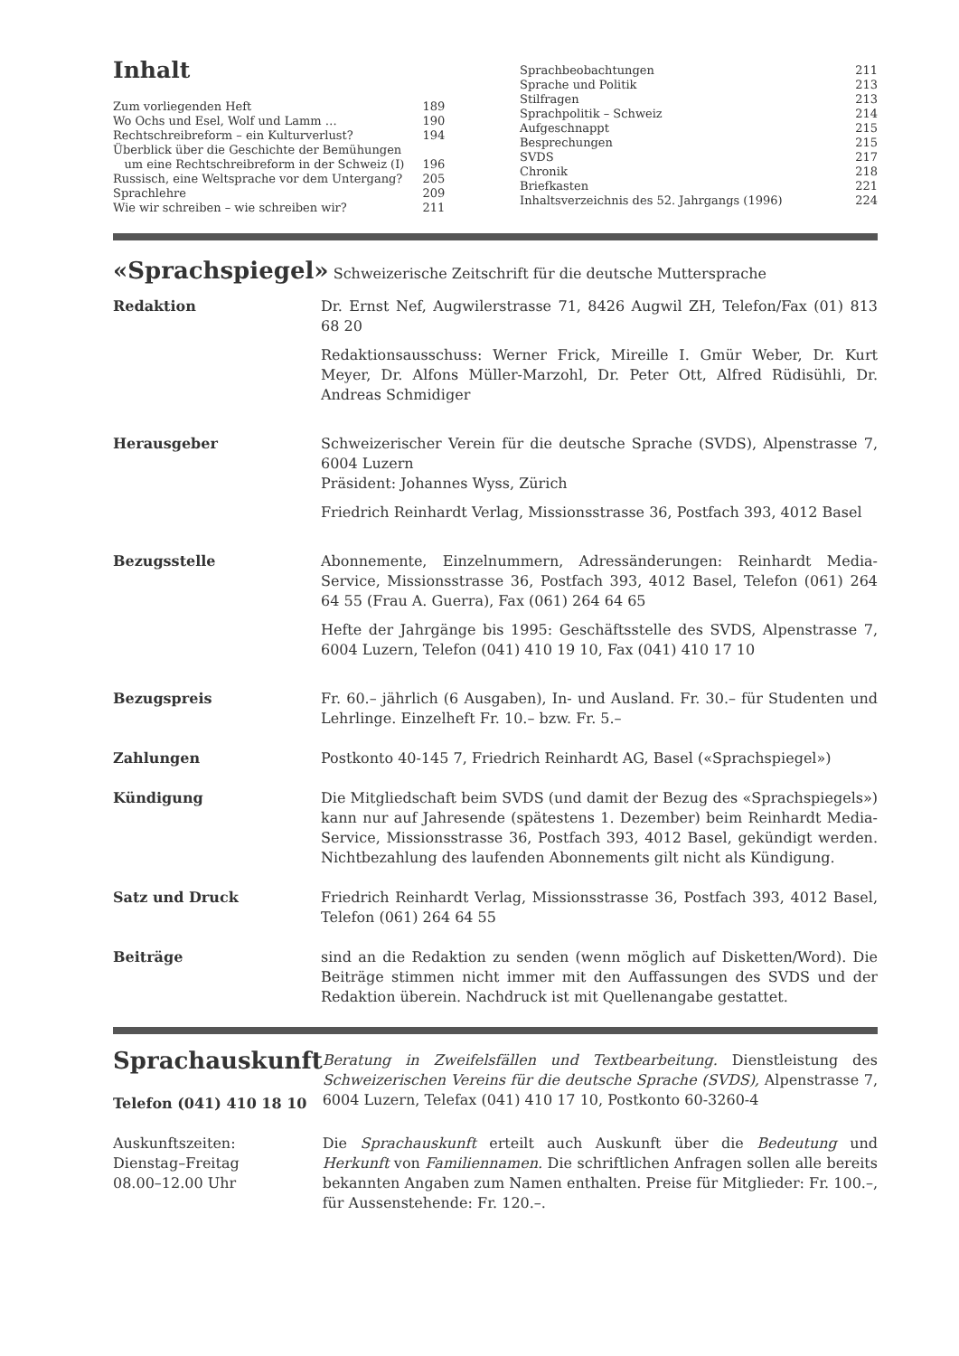Inhalt
| Zum vorliegenden Heft | 189 |
| Wo Ochs und Esel, Wolf und Lamm … | 190 |
| Rechtschreibreform – ein Kulturverlust? | 194 |
| Überblick über die Geschichte der Bemühungen um eine Rechtschreibreform in der Schweiz (I) | 196 |
| Russisch, eine Weltsprache vor dem Untergang? | 205 |
| Sprachlehre | 209 |
| Wie wir schreiben – wie schreiben wir? | 211 |
| Sprachbeobachtungen | 211 |
| Sprache und Politik | 213 |
| Stilfragen | 213 |
| Sprachpolitik – Schweiz | 214 |
| Aufgeschnappt | 215 |
| Besprechungen | 215 |
| SVDS | 217 |
| Chronik | 218 |
| Briefkasten | 221 |
| Inhaltsverzeichnis des 52. Jahrgangs (1996) | 224 |
«Sprachspiegel» Schweizerische Zeitschrift für die deutsche Muttersprache
| Redaktion | Dr. Ernst Nef, Augwilerstrasse 71, 8426 Augwil ZH, Telefon/Fax (01) 813 68 20 Redaktionsausschuss: Werner Frick, Mireille I. Gmür Weber, Dr. Kurt Meyer, Dr. Alfons Müller-Marzohl, Dr. Peter Ott, Alfred Rüdisühli, Dr. Andreas Schmidiger |
| Herausgeber | Schweizerischer Verein für die deutsche Sprache (SVDS), Alpenstrasse 7, 6004 Luzern Präsident: Johannes Wyss, Zürich Friedrich Reinhardt Verlag, Missionsstrasse 36, Postfach 393, 4012 Basel |
| Bezugsstelle | Abonnemente, Einzelnummern, Adressänderungen: Reinhardt Media-Service, Missionsstrasse 36, Postfach 393, 4012 Basel, Telefon (061) 264 64 55 (Frau A. Guerra), Fax (061) 264 64 65 Hefte der Jahrgänge bis 1995: Geschäftsstelle des SVDS, Alpenstrasse 7, 6004 Luzern, Telefon (041) 410 19 10, Fax (041) 410 17 10 |
| Bezugspreis | Fr. 60.– jährlich (6 Ausgaben), In- und Ausland. Fr. 30.– für Studenten und Lehrlinge. Einzelheft Fr. 10.– bzw. Fr. 5.– |
| Zahlungen | Postkonto 40-145 7, Friedrich Reinhardt AG, Basel («Sprachspiegel») |
| Kündigung | Die Mitgliedschaft beim SVDS (und damit der Bezug des «Sprachspiegels») kann nur auf Jahresende (spätestens 1. Dezember) beim Reinhardt Media-Service, Missionsstrasse 36, Postfach 393, 4012 Basel, gekündigt werden. Nichtbezahlung des laufenden Abonnements gilt nicht als Kündigung. |
| Satz und Druck | Friedrich Reinhardt Verlag, Missionsstrasse 36, Postfach 393, 4012 Basel, Telefon (061) 264 64 55 |
| Beiträge | sind an die Redaktion zu senden (wenn möglich auf Disketten/Word). Die Beiträge stimmen nicht immer mit den Auffassungen des SVDS und der Redaktion überein. Nachdruck ist mit Quellenangabe gestattet. |
| Sprachauskunft Telefon (041) 410 18 10 | Beratung in Zweifelsfällen und Textbearbeitung. Dienstleistung des Schweizerischen Vereins für die deutsche Sprache (SVDS), Alpenstrasse 7, 6004 Luzern, Telefax (041) 410 17 10, Postkonto 60-3260-4 |
| Auskunftszeiten: Dienstag–Freitag 08.00–12.00 Uhr | Die Sprachauskunft erteilt auch Auskunft über die Bedeutung und Herkunft von Familiennamen. Die schriftlichen Anfragen sollen alle bereits bekannten Angaben zum Namen enthalten. Preise für Mitglieder: Fr. 100.–, für Aussenstehende: Fr. 120.–. |